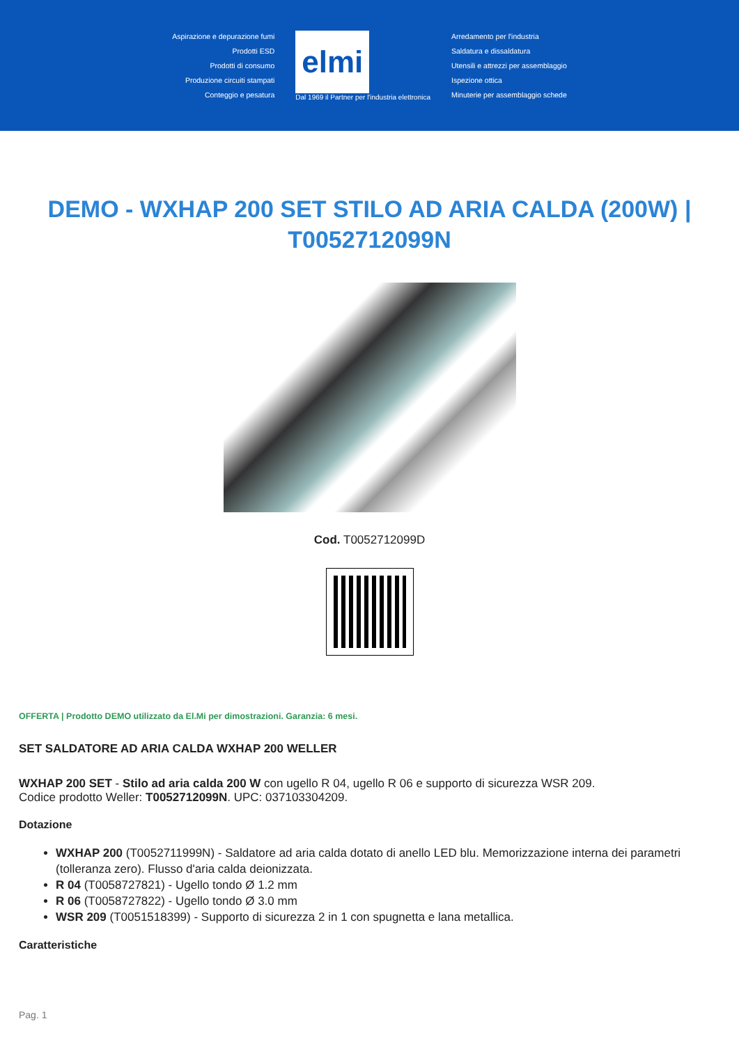Aspirazione e depurazione fumi
Prodotti ESD
Prodotti di consumo
Produzione circuiti stampati
Conteggio e pesatura
elmi
Dal 1969 il Partner per l'industria elettronica
Arredamento per l'industria
Saldatura e dissaldatura
Utensili e attrezzi per assemblaggio
Ispezione ottica
Minuterie per assemblaggio schede
DEMO - WXHAP 200 SET STILO AD ARIA CALDA (200W) | T0052712099N
Cod. T0052712099D
OFFERTA | Prodotto DEMO utilizzato da El.Mi per dimostrazioni. Garanzia: 6 mesi.
SET SALDATORE AD ARIA CALDA WXHAP 200 WELLER
WXHAP 200 SET - Stilo ad aria calda 200 W con ugello R 04, ugello R 06 e supporto di sicurezza WSR 209.
Codice prodotto Weller: T0052712099N. UPC: 037103304209.
Dotazione
WXHAP 200 (T0052711999N) - Saldatore ad aria calda dotato di anello LED blu. Memorizzazione interna dei parametri (tolleranza zero). Flusso d'aria calda deionizzata.
R 04 (T0058727821) - Ugello tondo Ø 1.2 mm
R 06 (T0058727822) - Ugello tondo Ø 3.0 mm
WSR 209 (T0051518399) - Supporto di sicurezza 2 in 1 con spugnetta e lana metallica.
Caratteristiche
Pag. 1